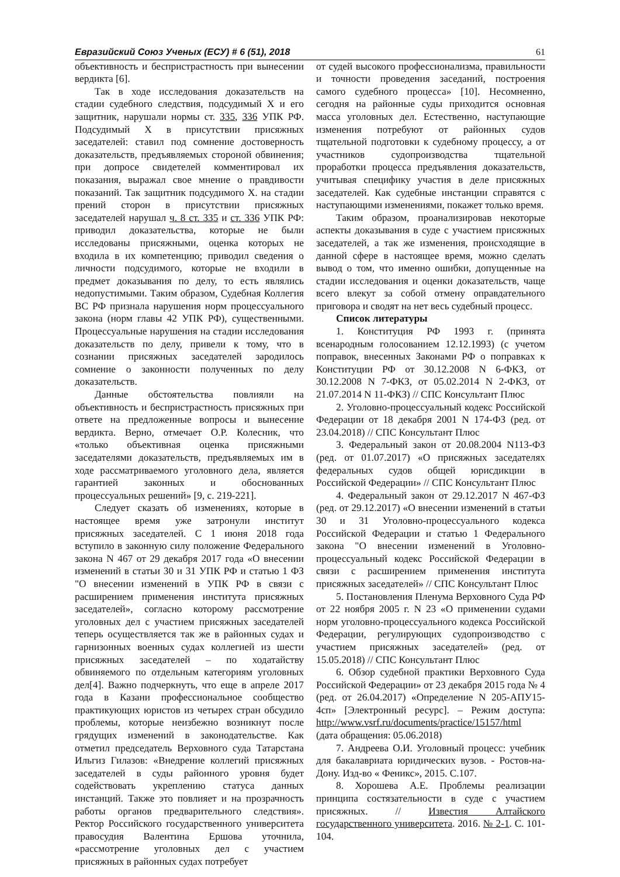Евразийский Союз Ученых (ЕСУ) # 6 (51), 2018 61
объективность и беспристрастность при вынесении вердикта [6].
Так в ходе исследования доказательств на стадии судебного следствия, подсудимый Х и его защитник, нарушали нормы ст. 335, 336 УПК РФ. Подсудимый Х в присутствии присяжных заседателей: ставил под сомнение достоверность доказательств, предъявляемых стороной обвинения; при допросе свидетелей комментировал их показания, выражал свое мнение о правдивости показаний. Так защитник подсудимого Х. на стадии прений сторон в присутствии присяжных заседателей нарушал ч. 8 ст. 335 и ст. 336 УПК РФ: приводил доказательства, которые не были исследованы присяжными, оценка которых не входила в их компетенцию; приводил сведения о личности подсудимого, которые не входили в предмет доказывания по делу, то есть являлись недопустимыми. Таким образом, Судебная Коллегия ВС РФ признала нарушения норм процессуального закона (норм главы 42 УПК РФ), существенными. Процессуальные нарушения на стадии исследования доказательств по делу, привели к тому, что в сознании присяжных заседателей зародилось сомнение о законности полученных по делу доказательств.
Данные обстоятельства повлияли на объективность и беспристрастность присяжных при ответе на предложенные вопросы и вынесение вердикта. Верно, отмечает О.Р. Колесник, что «только объективная оценка присяжными заседателями доказательств, предъявляемых им в ходе рассматриваемого уголовного дела, является гарантией законных и обоснованных процессуальных решений» [9, с. 219-221].
Следует сказать об изменениях, которые в настоящее время уже затронули институт присяжных заседателей. С 1 июня 2018 года вступило в законную силу положение Федерального закона N 467 от 29 декабря 2017 года «О внесении изменений в статьи 30 и 31 УПК РФ и статью 1 ФЗ "О внесении изменений в УПК РФ в связи с расширением применения института присяжных заседателей», согласно которому рассмотрение уголовных дел с участием присяжных заседателей теперь осуществляется так же в районных судах и гарнизонных военных судах коллегией из шести присяжных заседателей – по ходатайству обвиняемого по отдельным категориям уголовных дел[4]. Важно подчеркнуть, что еще в апреле 2017 года в Казани профессиональное сообщество практикующих юристов из четырех стран обсудило проблемы, которые неизбежно возникнут после грядущих изменений в законодательстве. Как отметил председатель Верховного суда Татарстана Ильгиз Гилазов: «Внедрение коллегий присяжных заседателей в суды районного уровня будет содействовать укреплению статуса данных инстанций. Также это повлияет и на прозрачность работы органов предварительного следствия». Ректор Российского государственного университета правосудия Валентина Ершова уточнила, «рассмотрение уголовных дел с участием присяжных в районных судах потребует
от судей высокого профессионализма, правильности и точности проведения заседаний, построения самого судебного процесса» [10]. Несомненно, сегодня на районные суды приходится основная масса уголовных дел. Естественно, наступающие изменения потребуют от районных судов тщательной подготовки к судебному процессу, а от участников судопроизводства тщательной проработки процесса предъявления доказательств, учитывая специфику участия в деле присяжных заседателей. Как судебные инстанции справятся с наступающими изменениями, покажет только время.
Таким образом, проанализировав некоторые аспекты доказывания в суде с участием присяжных заседателей, а так же изменения, происходящие в данной сфере в настоящее время, можно сделать вывод о том, что именно ошибки, допущенные на стадии исследования и оценки доказательств, чаще всего влекут за собой отмену оправдательного приговора и сводят на нет весь судебный процесс.
Список литературы
1. Конституция РФ 1993 г. (принята всенародным голосованием 12.12.1993) (с учетом поправок, внесенных Законами РФ о поправках к Конституции РФ от 30.12.2008 N 6-ФКЗ, от 30.12.2008 N 7-ФКЗ, от 05.02.2014 N 2-ФКЗ, от 21.07.2014 N 11-ФКЗ) // СПС Консультант Плюс
2. Уголовно-процессуальный кодекс Российской Федерации от 18 декабря 2001 N 174-ФЗ (ред. от 23.04.2018) // СПС Консультант Плюс
3. Федеральный закон от 20.08.2004 N113-ФЗ (ред. от 01.07.2017) «О присяжных заседателях федеральных судов общей юрисдикции в Российской Федерации» // СПС Консультант Плюс
4. Федеральный закон от 29.12.2017 N 467-ФЗ (ред. от 29.12.2017) «О внесении изменений в статьи 30 и 31 Уголовно-процессуального кодекса Российской Федерации и статью 1 Федерального закона "О внесении изменений в Уголовно-процессуальный кодекс Российской Федерации в связи с расширением применения института присяжных заседателей» // СПС Консультант Плюс
5. Постановления Пленума Верховного Суда РФ от 22 ноября 2005 г. N 23 «О применении судами норм уголовно-процессуального кодекса Российской Федерации, регулирующих судопроизводство с участием присяжных заседателей» (ред. от 15.05.2018) // СПС Консультант Плюс
6. Обзор судебной практики Верховного Суда Российской Федерации» от 23 декабря 2015 года № 4 (ред. от 26.04.2017) «Определение N 205-АПУ15-4сп» [Электронный ресурс]. – Режим доступа: http://www.vsrf.ru/documents/practice/15157/html (дата обращения: 05.06.2018)
7. Андреева О.И. Уголовный процесс: учебник для бакалавриата юридических вузов. - Ростов-на-Дону. Изд-во « Феникс», 2015. С.107.
8. Хорошева А.Е. Проблемы реализации принципа состязательности в суде с участием присяжных. // Известия Алтайского государственного университета. 2016. № 2-1. С. 101-104.